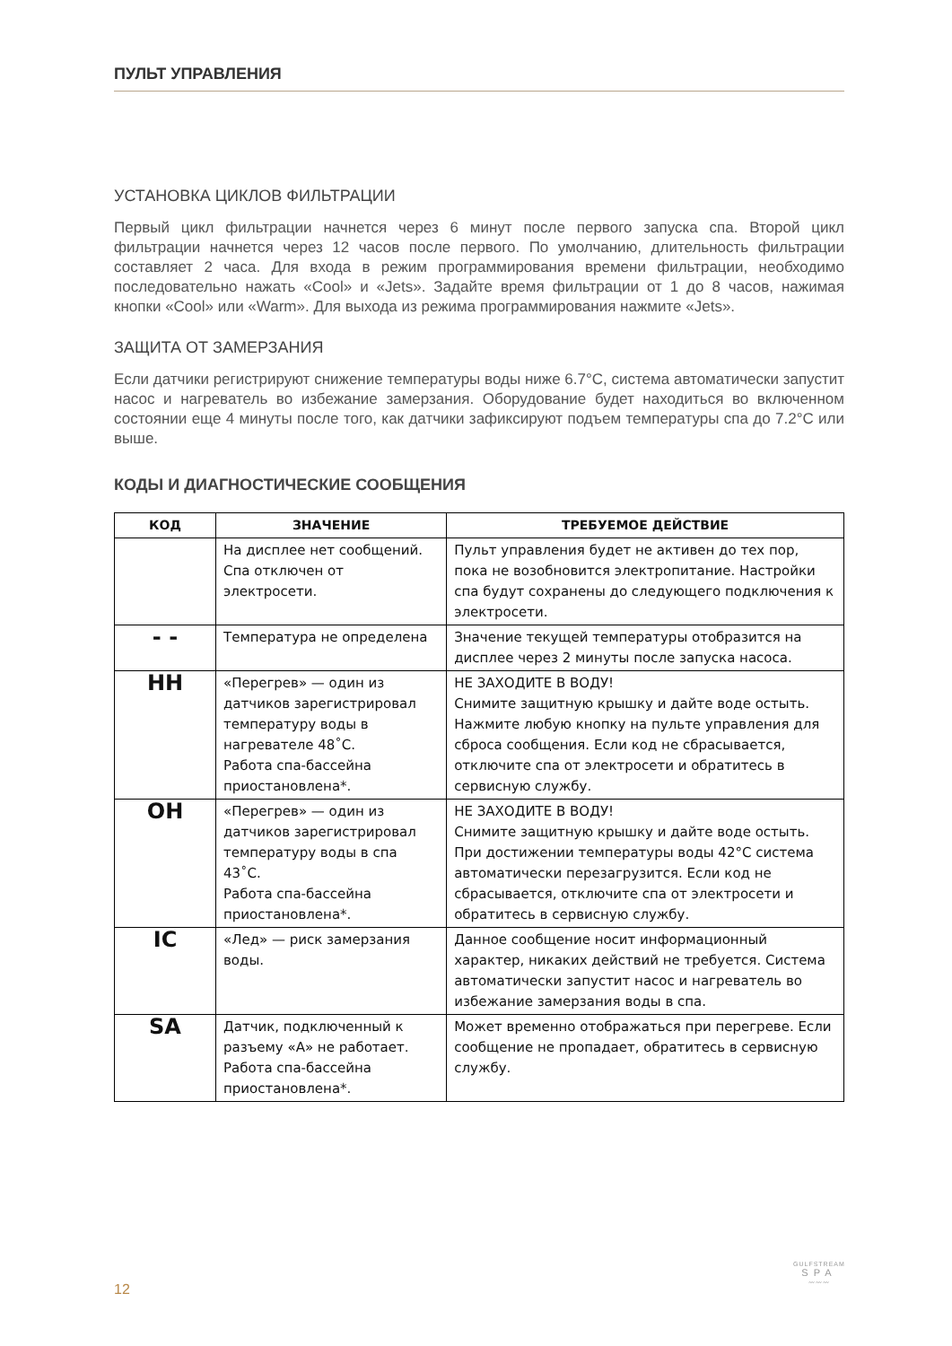ПУЛЬТ УПРАВЛЕНИЯ
УСТАНОВКА ЦИКЛОВ ФИЛЬТРАЦИИ
Первый цикл фильтрации начнется через 6 минут после первого запуска спа. Второй цикл фильтрации начнется через 12 часов после первого. По умолчанию, длительность фильтрации составляет 2 часа. Для входа в режим программирования времени фильтрации, необходимо последовательно нажать «Cool» и «Jets». Задайте время фильтрации от 1 до 8 часов, нажимая кнопки «Cool» или «Warm». Для выхода из режима программирования нажмите «Jets».
ЗАЩИТА ОТ ЗАМЕРЗАНИЯ
Если датчики регистрируют снижение температуры воды ниже 6.7°C, система автоматически запустит насос и нагреватель во избежание замерзания. Оборудование будет находиться во включенном состоянии еще 4 минуты после того, как датчики зафиксируют подъем температуры спа до 7.2°C или выше.
КОДЫ И ДИАГНОСТИЧЕСКИЕ СООБЩЕНИЯ
| КОД | ЗНАЧЕНИЕ | ТРЕБУЕМОЕ ДЕЙСТВИЕ |
| --- | --- | --- |
| | На дисплее нет сообщений. Спа отключен от электросети. | Пульт управления будет не активен до тех пор, пока не возобновится электропитание. Настройки спа будут сохранены до следующего подключения к электросети. |
| - - | Температура не определена | Значение текущей температуры отобразится на дисплее через 2 минуты после запуска насоса. |
| HH | «Перегрев» — один из датчиков зарегистрировал температуру воды в нагревателе 48˚C. Работа спа-бассейна приостановлена*. | НЕ ЗАХОДИТЕ В ВОДУ! Снимите защитную крышку и дайте воде остыть. Нажмите любую кнопку на пульте управления для сброса сообщения. Если код не сбрасывается, отключите спа от электросети и обратитесь в сервисную службу. |
| OH | «Перегрев» — один из датчиков зарегистрировал температуру воды в спа 43˚C. Работа спа-бассейна приостановлена*. | НЕ ЗАХОДИТЕ В ВОДУ! Снимите защитную крышку и дайте воде остыть. При достижении температуры воды 42°C система автоматически перезагрузится. Если код не сбрасывается, отключите спа от электросети и обратитесь в сервисную службу. |
| IC | «Лед» — риск замерзания воды. | Данное сообщение носит информационный характер, никаких действий не требуется. Система автоматически запустит насос и нагреватель во избежание замерзания воды в спа. |
| SA | Датчик, подключенный к разъему «А» не работает. Работа спа-бассейна приостановлена*. | Может временно отображаться при перегреве. Если сообщение не пропадает, обратитесь в сервисную службу. |
12
GULFSTREAM
SPA
〰〰〰